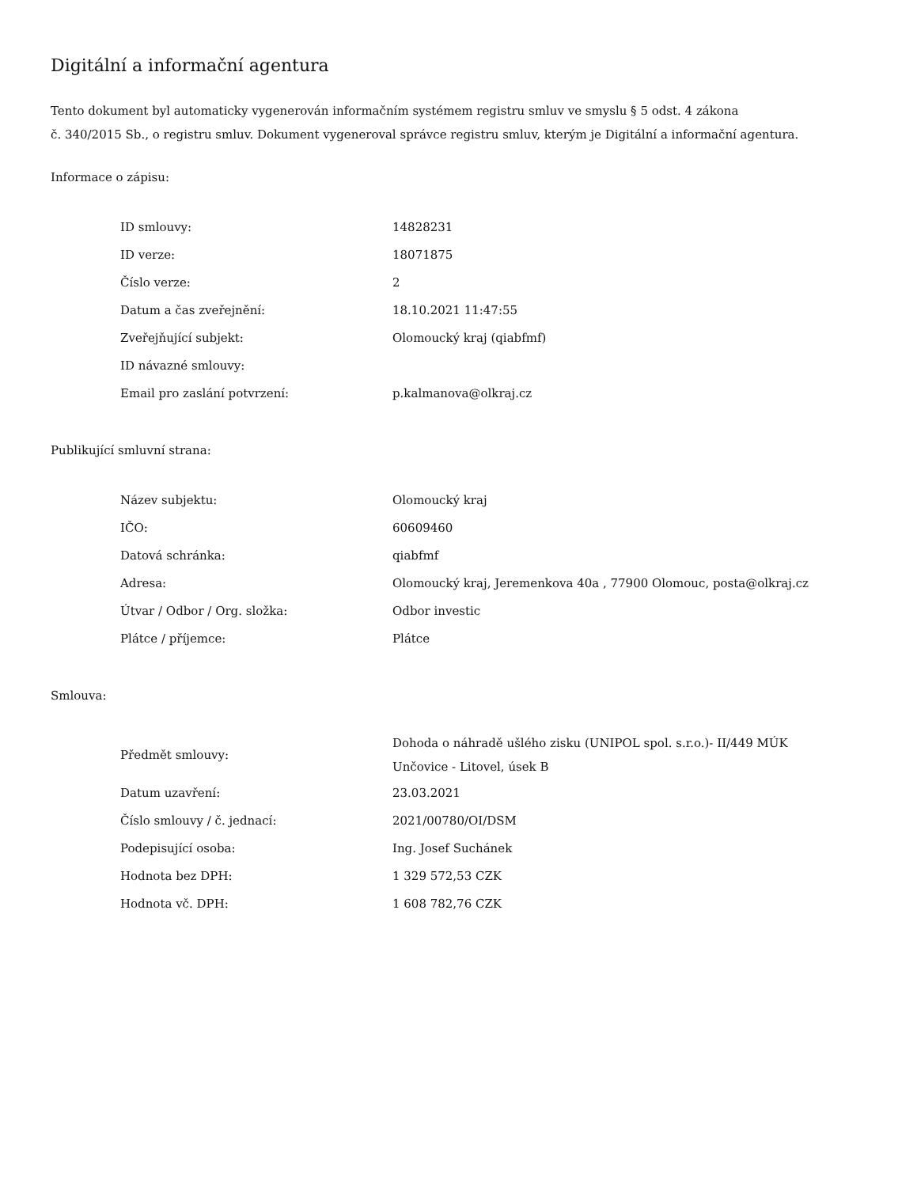Digitální a informační agentura
Tento dokument byl automaticky vygenerován informačním systémem registru smluv ve smyslu § 5 odst. 4 zákona
č. 340/2015 Sb., o registru smluv. Dokument vygeneroval správce registru smluv, kterým je Digitální a informační agentura.
Informace o zápisu:
| ID smlouvy: | 14828231 |
| ID verze: | 18071875 |
| Číslo verze: | 2 |
| Datum a čas zveřejnění: | 18.10.2021 11:47:55 |
| Zveřejňující subjekt: | Olomoucký kraj (qiabfmf) |
| ID návazné smlouvy: | |
| Email pro zaslání potvrzení: | p.kalmanova@olkraj.cz |
Publikující smluvní strana:
| Název subjektu: | Olomoucký kraj |
| IČO: | 60609460 |
| Datová schránka: | qiabfmf |
| Adresa: | Olomoucký kraj, Jeremenkova 40a , 77900 Olomouc, posta@olkraj.cz |
| Útvar / Odbor / Org. složka: | Odbor investic |
| Plátce / příjemce: | Plátce |
Smlouva:
| Předmět smlouvy: | Dohoda o náhradě ušlého zisku (UNIPOL spol. s.r.o.)- II/449 MÚK Unčovice - Litovel, úsek B |
| Datum uzavření: | 23.03.2021 |
| Číslo smlouvy / č. jednací: | 2021/00780/OI/DSM |
| Podepisující osoba: | Ing. Josef Suchánek |
| Hodnota bez DPH: | 1 329 572,53 CZK |
| Hodnota vč. DPH: | 1 608 782,76 CZK |